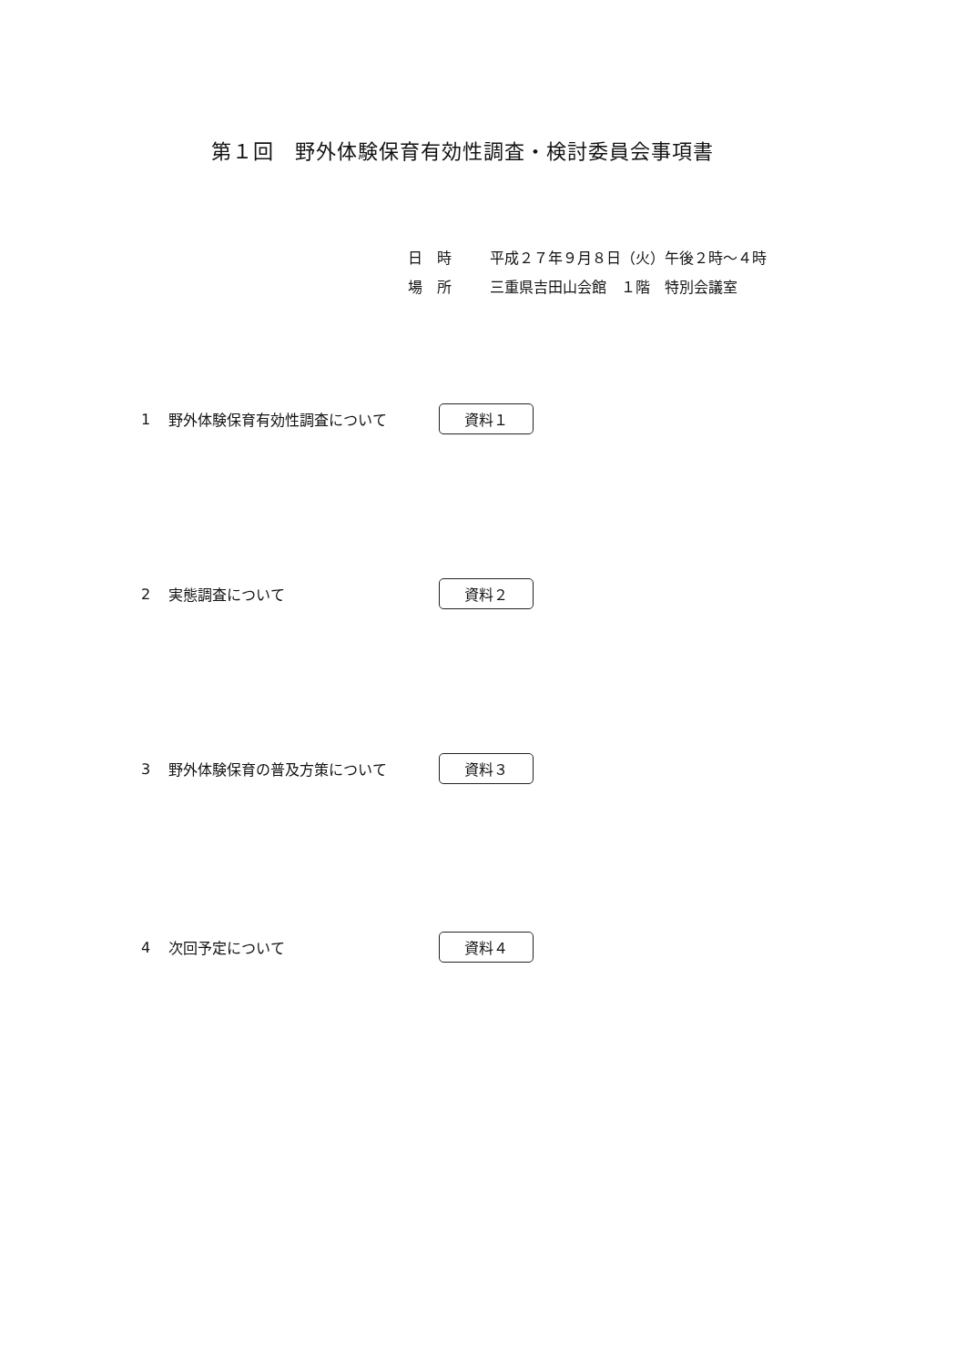第１回　野外体験保育有効性調査・検討委員会事項書
日　時 平成２７年９月８日（火）午後２時～４時
場　所 三重県吉田山会館　１階　特別会議室
1 野外体験保育有効性調査について 資料１
2 実態調査について 資料２
3 野外体験保育の普及方策について 資料３
4 次回予定について 資料４